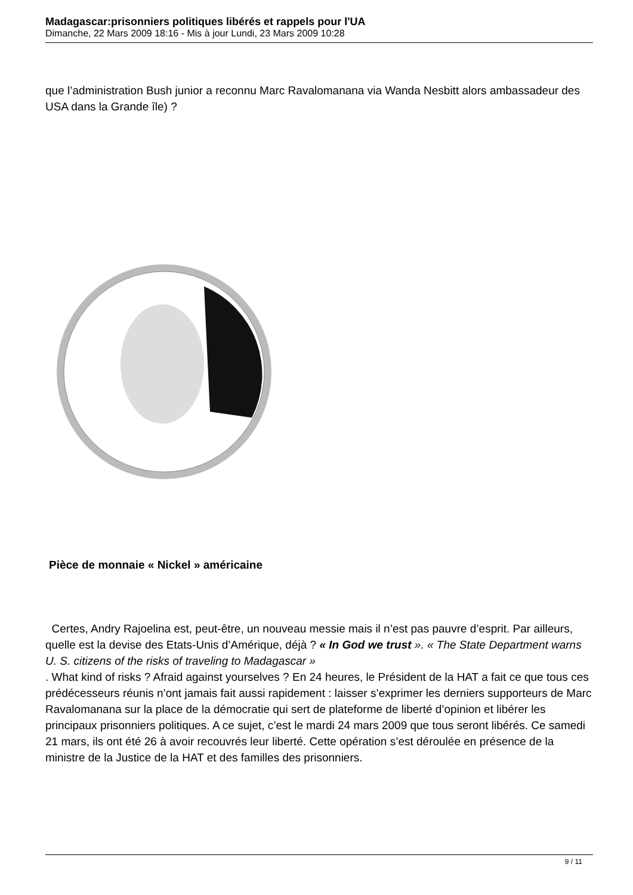Madagascar:prisonniers politiques libérés et rappels pour l'UA
Dimanche, 22 Mars 2009 18:16 - Mis à jour Lundi, 23 Mars 2009 10:28
que l’administration Bush junior a reconnu Marc Ravalomanana via Wanda Nesbitt alors ambassadeur des USA dans la Grande île) ?
Pièce de monnaie « Nickel » américaine
Certes, Andry Rajoelina est, peut-être, un nouveau messie mais il n’est pas pauvre d’esprit. Par ailleurs, quelle est la devise des Etats-Unis d’Amérique, déjà ? « In God we trust ». « The State Department warns U. S. citizens of the risks of traveling to Madagascar »
. What kind of risks ? Afraid against yourselves ? En 24 heures, le Président de la HAT a fait ce que tous ces prédécesseurs réunis n’ont jamais fait aussi rapidement : laisser s’exprimer les derniers supporteurs de Marc Ravalomanana sur la place de la démocratie qui sert de plateforme de liberté d’opinion et libérer les principaux prisonniers politiques. A ce sujet, c’est le mardi 24 mars 2009 que tous seront libérés. Ce samedi 21 mars, ils ont été 26 à avoir recouvrés leur liberté. Cette opération s’est déroulée en présence de la ministre de la Justice de la HAT et des familles des prisonniers.
9 / 11